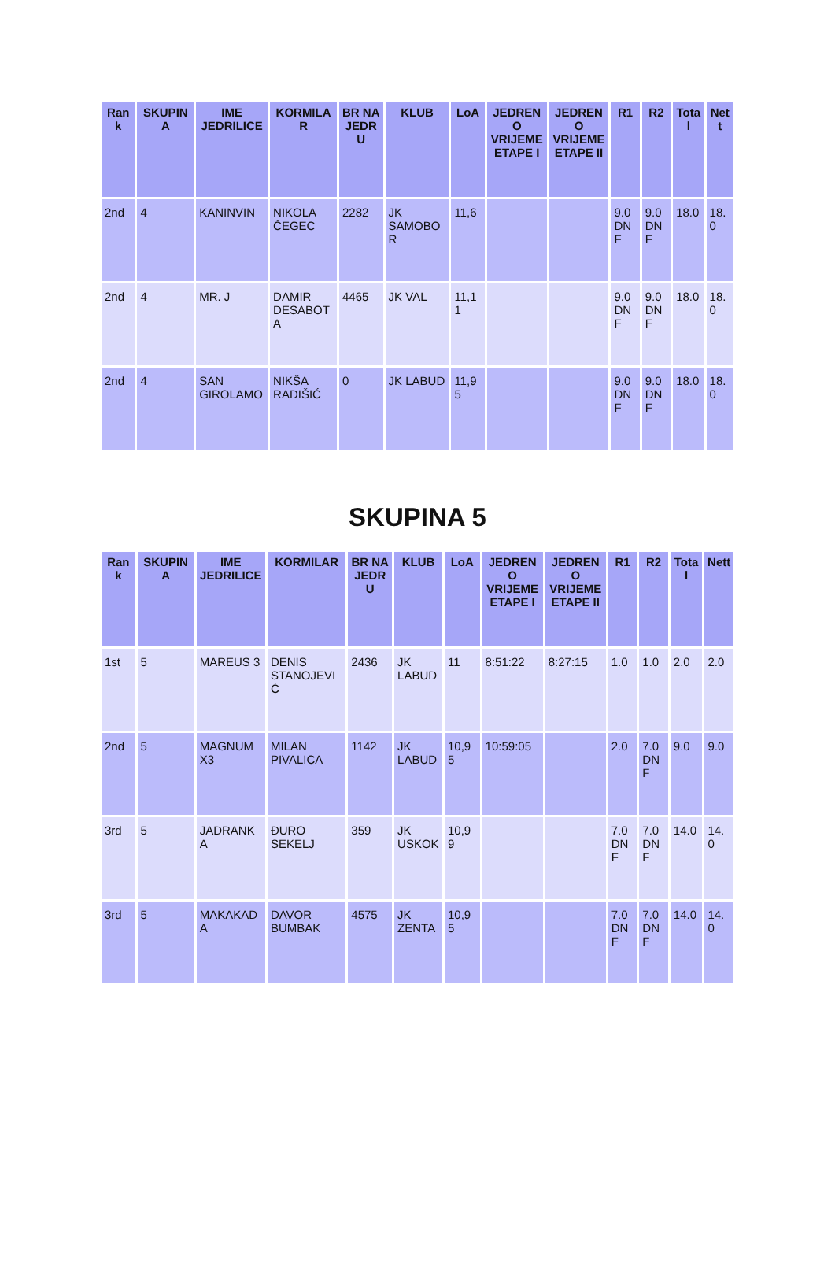| Rank | SKUPINA | IME JEDRILICE | KORMILAR | BR NA JEDRU | KLUB | LoA | JEDRENO VRIJEME ETAPE I | JEDRENO VRIJEME ETAPE II | R1 | R2 | Total | Nett |
| --- | --- | --- | --- | --- | --- | --- | --- | --- | --- | --- | --- | --- |
| 2nd | 4 | KANINVIN | NIKOLA ČEGEC | 2282 | JK SAMOBOR | 11,6 | | | 9.0 DNF | 9.0 DNF | 18.0 | 18.0 |
| 2nd | 4 | MR. J | DAMIR DESABOTA | 4465 | JK VAL | 11,11 | | | 9.0 DNF | 9.0 DNF | 18.0 | 18.0 |
| 2nd | 4 | SAN GIROLAMO | NIKŠA RADIŠIĆ | 0 | JK LABUD | 11,95 | | | 9.0 DNF | 9.0 DNF | 18.0 | 18.0 |
SKUPINA 5
| Rank | SKUPINA | IME JEDRILICE | KORMILAR | BR NA JEDRU | KLUB | LoA | JEDRENO VRIJEME ETAPE I | JEDRENO VRIJEME ETAPE II | R1 | R2 | Total | Nett |
| --- | --- | --- | --- | --- | --- | --- | --- | --- | --- | --- | --- | --- |
| 1st | 5 | MAREUS 3 | DENIS STANOJEVIĆ | 2436 | JK LABUD | 11 | 8:51:22 | 8:27:15 | 1.0 | 1.0 | 2.0 | 2.0 |
| 2nd | 5 | MAGNUM X3 | MILAN PIVALICA | 1142 | JK LABUD | 10,95 | 10:59:05 | | 2.0 | 7.0 DNF | 9.0 | 9.0 |
| 3rd | 5 | JADRANKA | ĐURO SEKELJ | 359 | JK USKOK | 10,99 | | | 7.0 DNF | 7.0 DNF | 14.0 | 14.0 |
| 3rd | 5 | MAKAKADA | DAVOR BUMBAK | 4575 | JK ZENTA | 10,95 | | | 7.0 DNF | 7.0 DNF | 14.0 | 14.0 |